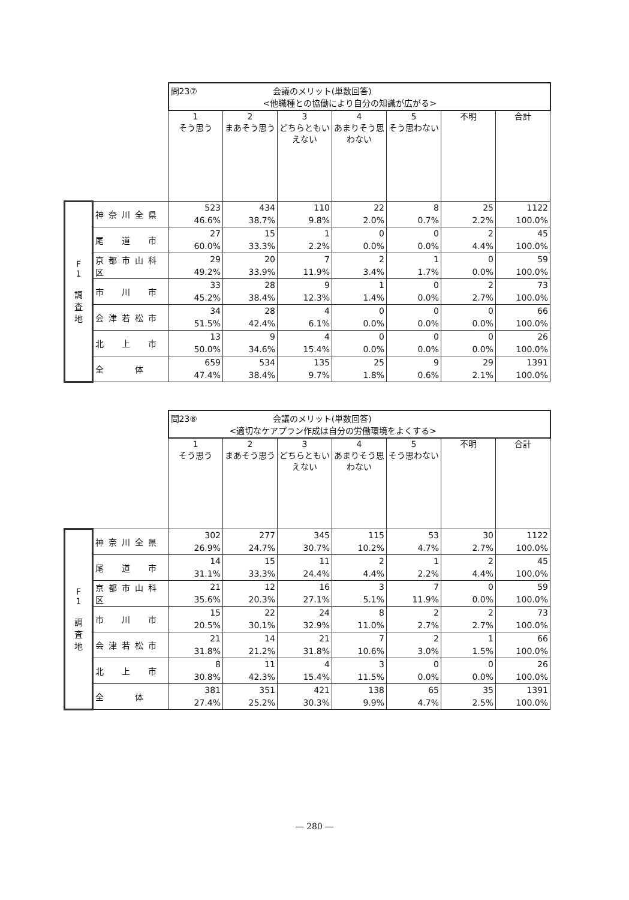| | | 問23⑦ 会議のメリット(単数回答) <他職種との協働により自分の知識が広がる> | | | | | | |
| | | 1 そう思う | 2 まあそう思う | 3 どちらともいえない | 4 あまりそう思わない | 5 そう思わない | 不明 | 合計 |
| F 1 調 査 地 | 神奈川全県 | 523 46.6% | 434 38.7% | 110 9.8% | 22 2.0% | 8 0.7% | 25 2.2% | 1122 100.0% |
| | 尾 道 市 | 27 60.0% | 15 33.3% | 1 2.2% | 0 0.0% | 0 0.0% | 2 4.4% | 45 100.0% |
| | 京都市山科区 | 29 49.2% | 20 33.9% | 7 11.9% | 2 3.4% | 1 1.7% | 0 0.0% | 59 100.0% |
| | 市 川 市 | 33 45.2% | 28 38.4% | 9 12.3% | 1 1.4% | 0 0.0% | 2 2.7% | 73 100.0% |
| | 会津若松市 | 34 51.5% | 28 42.4% | 4 6.1% | 0 0.0% | 0 0.0% | 0 0.0% | 66 100.0% |
| | 北 上 市 | 13 50.0% | 9 34.6% | 4 15.4% | 0 0.0% | 0 0.0% | 0 0.0% | 26 100.0% |
| | 全 体 | 659 47.4% | 534 38.4% | 135 9.7% | 25 1.8% | 9 0.6% | 29 2.1% | 1391 100.0% |
| | | 問23⑧ 会議のメリット(単数回答) <適切なケアプラン作成は自分の労働環境をよくする> | | | | | | |
| | | 1 そう思う | 2 まあそう思う | 3 どちらともいえない | 4 あまりそう思わない | 5 そう思わない | 不明 | 合計 |
| F 1 調 査 地 | 神奈川全県 | 302 26.9% | 277 24.7% | 345 30.7% | 115 10.2% | 53 4.7% | 30 2.7% | 1122 100.0% |
| | 尾 道 市 | 14 31.1% | 15 33.3% | 11 24.4% | 2 4.4% | 1 2.2% | 2 4.4% | 45 100.0% |
| | 京都市山科区 | 21 35.6% | 12 20.3% | 16 27.1% | 3 5.1% | 7 11.9% | 0 0.0% | 59 100.0% |
| | 市 川 市 | 15 20.5% | 22 30.1% | 24 32.9% | 8 11.0% | 2 2.7% | 2 2.7% | 73 100.0% |
| | 会津若松市 | 21 31.8% | 14 21.2% | 21 31.8% | 7 10.6% | 2 3.0% | 1 1.5% | 66 100.0% |
| | 北 上 市 | 8 30.8% | 11 42.3% | 4 15.4% | 3 11.5% | 0 0.0% | 0 0.0% | 26 100.0% |
| | 全 体 | 381 27.4% | 351 25.2% | 421 30.3% | 138 9.9% | 65 4.7% | 35 2.5% | 1391 100.0% |
― 280 ―